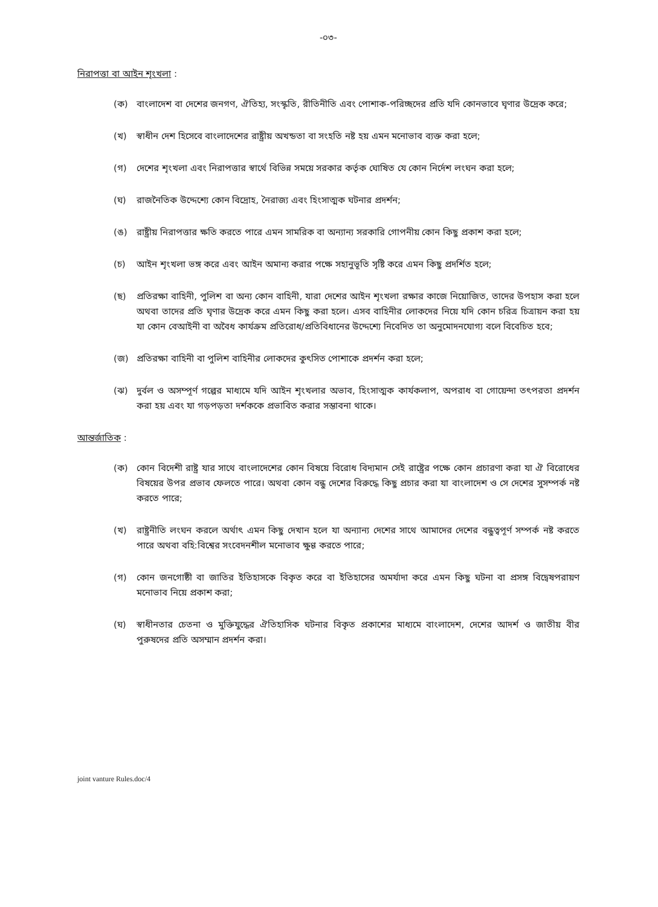-০৩-
নিরাপত্তা বা আইন শৃংখলা :
(ক) বাংলাদেশ বা দেশের জনগণ, ঐতিহ্য, সংস্কৃতি, রীতিনীতি এবং পোশাক-পরিচ্ছদের প্রতি যদি কোনভাবে ঘৃণার উদ্রেক করে;
(খ) স্বাধীন দেশ হিসেবে বাংলাদেশের রাষ্ট্রীয় অখন্ডতা বা সংহতি নষ্ট হয় এমন মনোভাব ব্যক্ত করা হলে;
(গ) দেশের শৃংখলা এবং নিরাপত্তার স্বার্থে বিভিন্ন সময়ে সরকার কর্তৃক ঘোষিত যে কোন নির্দেশ লংঘন করা হলে;
(ঘ) রাজনৈতিক উদ্দেশ্যে কোন বিদ্রোহ, নৈরাজ্য এবং হিংসাত্মক ঘটনার প্রদর্শন;
(ঙ) রাষ্ট্রীয় নিরাপত্তার ক্ষতি করতে পারে এমন সামরিক বা অন্যান্য সরকারি গোপনীয় কোন কিছু প্রকাশ করা হলে;
(চ) আইন শৃংখলা ভঙ্গ করে এবং আইন অমান্য করার পক্ষে সহানুভূতি সৃষ্টি করে এমন কিছু প্রদর্শিত হলে;
(ছ) প্রতিরক্ষা বাহিনী, পুলিশ বা অন্য কোন বাহিনী, যারা দেশের আইন শৃংখলা রক্ষার কাজে নিয়োজিত, তাদের উপহাস করা হলে অথবা তাদের প্রতি ঘৃণার উদ্রেক করে এমন কিছু করা হলে। এসব বাহিনীর লোকদের নিয়ে যদি কোন চরিত্র চিত্রায়ন করা হয় যা কোন বেআইনী বা অবৈধ কার্যক্রম প্রতিরোধ/প্রতিবিধানের উদ্দেশ্যে নিবেদিত তা অনুমোদনযোগ্য বলে বিবেচিত হবে;
(জ) প্রতিরক্ষা বাহিনী বা পুলিশ বাহিনীর লোকদের কুৎসিত পোশাকে প্রদর্শন করা হলে;
(ঝ) দুর্বল ও অসম্পূর্ণ গল্পের মাধ্যমে যদি আইন শৃংখলার অভাব, হিংসাত্মক কার্যকলাপ, অপরাধ বা গোয়েন্দা তৎপরতা প্রদর্শন করা হয় এবং যা গড়পড়তা দর্শককে প্রভাবিত করার সম্ভাবনা থাকে।
আন্তর্জাতিক :
(ক) কোন বিদেশী রাষ্ট্র যার সাথে বাংলাদেশের কোন বিষয়ে বিরোধ বিদ্যমান সেই রাষ্ট্রের পক্ষে কোন প্রচারণা করা যা ঐ বিরোধের বিষয়ের উপর প্রভাব ফেলতে পারে। অথবা কোন বন্ধু দেশের বিরুদ্ধে কিছু প্রচার করা যা বাংলাদেশ ও সে দেশের সুসম্পর্ক নষ্ট করতে পারে;
(খ) রাষ্ট্রনীতি লংঘন করলে অর্থাৎ এমন কিছু দেখান হলে যা অন্যান্য দেশের সাথে আমাদের দেশের বন্ধুত্বপূর্ণ সম্পর্ক নষ্ট করতে পারে অথবা বহি:বিশ্বের সংবেদনশীল মনোভাব ক্ষুণ্ণ করতে পারে;
(গ) কোন জনগোষ্ঠী বা জাতির ইতিহাসকে বিকৃত করে বা ইতিহাসের অমর্যাদা করে এমন কিছু ঘটনা বা প্রসঙ্গ বিদ্বেষপরায়ণ মনোভাব নিয়ে প্রকাশ করা;
(ঘ) স্বাধীনতার চেতনা ও মুক্তিযুদ্ধের ঐতিহাসিক ঘটনার বিকৃত প্রকাশের মাধ্যমে বাংলাদেশ, দেশের আদর্শ ও জাতীয় বীর পুরুষদের প্রতি অসম্মান প্রদর্শন করা।
​
joint vanture Rules.doc/4